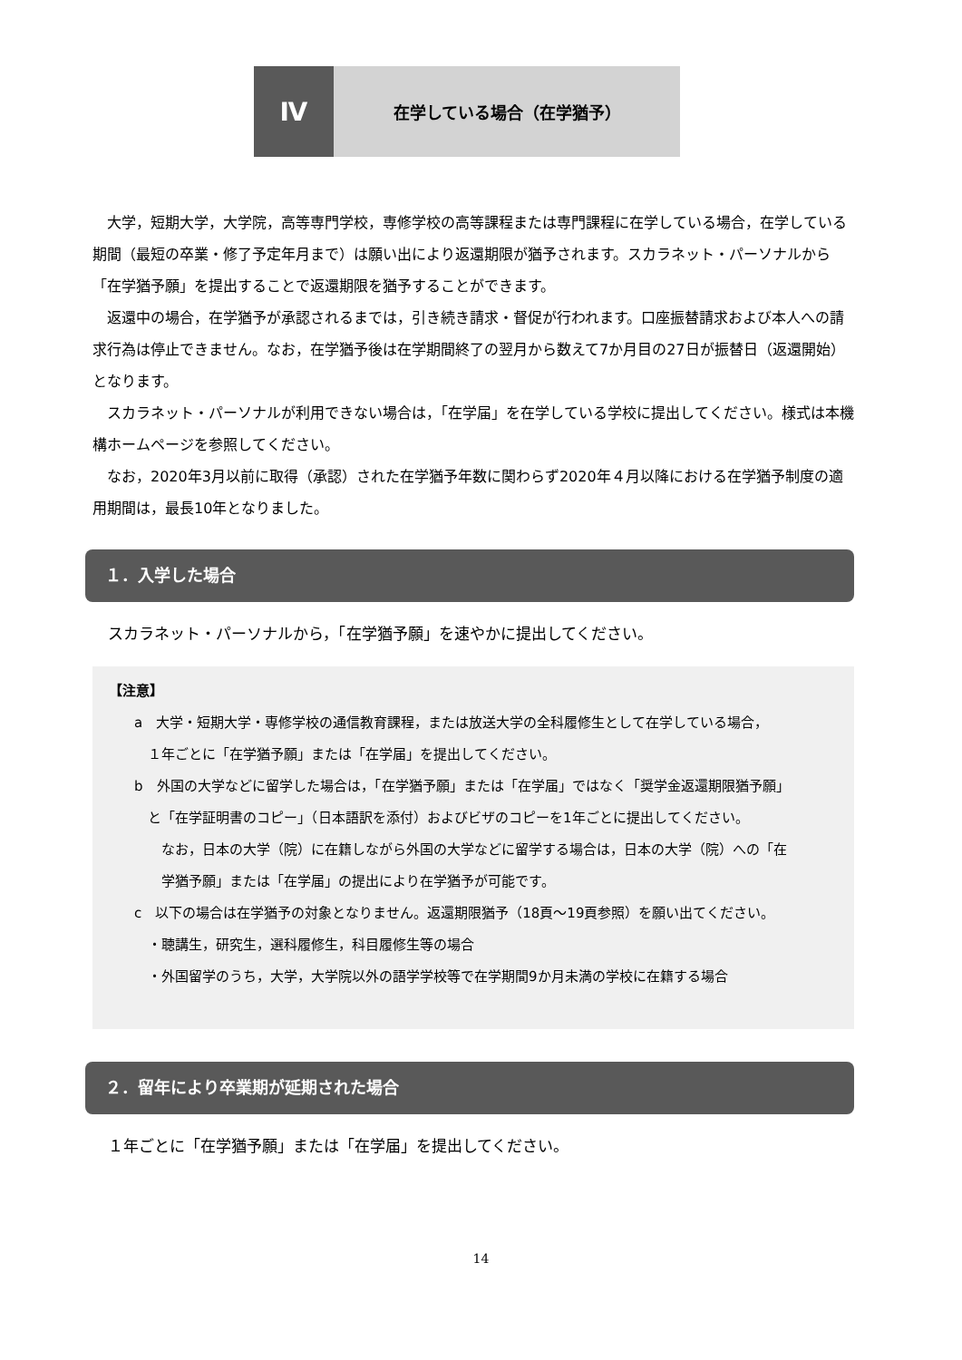Ⅳ
在学している場合（在学猶予）
大学，短期大学，大学院，高等専門学校，専修学校の高等課程または専門課程に在学している場合，在学している期間（最短の卒業・修了予定年月まで）は願い出により返還期限が猶予されます。スカラネット・パーソナルから「在学猶予願」を提出することで返還期限を猶予することができます。
返還中の場合，在学猶予が承認されるまでは，引き続き請求・督促が行われます。口座振替請求および本人への請求行為は停止できません。なお，在学猶予後は在学期間終了の翌月から数えて7か月目の27日が振替日（返還開始）となります。
スカラネット・パーソナルが利用できない場合は，「在学届」を在学している学校に提出してください。様式は本機構ホームページを参照してください。
なお，2020年3月以前に取得（承認）された在学猶予年数に関わらず2020年４月以降における在学猶予制度の適用期間は，最長10年となりました。
１．入学した場合
スカラネット・パーソナルから，「在学猶予願」を速やかに提出してください。
【注意】
a　大学・短期大学・専修学校の通信教育課程，または放送大学の全科履修生として在学している場合，
　１年ごとに「在学猶予願」または「在学届」を提出してください。
b　外国の大学などに留学した場合は，「在学猶予願」または「在学届」ではなく「奨学金返還期限猶予願」
　と「在学証明書のコピー」（日本語訳を添付）およびビザのコピーを1年ごとに提出してください。
　　なお，日本の大学（院）に在籍しながら外国の大学などに留学する場合は，日本の大学（院）への「在
　　学猶予願」または「在学届」の提出により在学猶予が可能です。
c　以下の場合は在学猶予の対象となりません。返還期限猶予（18頁～19頁参照）を願い出てください。
　・聴講生，研究生，選科履修生，科目履修生等の場合
　・外国留学のうち，大学，大学院以外の語学学校等で在学期間9か月未満の学校に在籍する場合
２．留年により卒業期が延期された場合
１年ごとに「在学猶予願」または「在学届」を提出してください。
14